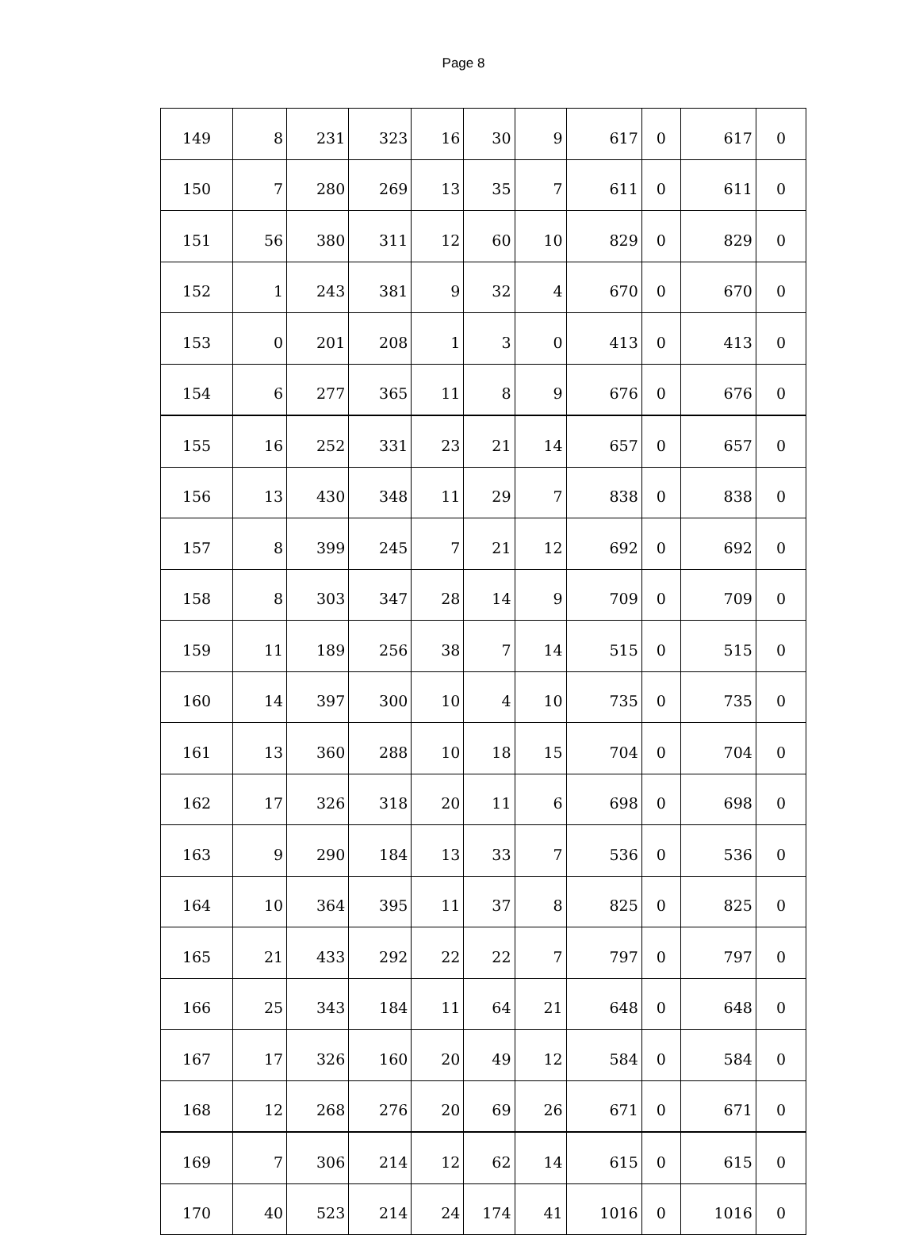Page 8
| 149 | 8 | 231 | 323 | 16 | 30 | 9 | 617 | 0 | 617 | 0 |
| 150 | 7 | 280 | 269 | 13 | 35 | 7 | 611 | 0 | 611 | 0 |
| 151 | 56 | 380 | 311 | 12 | 60 | 10 | 829 | 0 | 829 | 0 |
| 152 | 1 | 243 | 381 | 9 | 32 | 4 | 670 | 0 | 670 | 0 |
| 153 | 0 | 201 | 208 | 1 | 3 | 0 | 413 | 0 | 413 | 0 |
| 154 | 6 | 277 | 365 | 11 | 8 | 9 | 676 | 0 | 676 | 0 |
| 155 | 16 | 252 | 331 | 23 | 21 | 14 | 657 | 0 | 657 | 0 |
| 156 | 13 | 430 | 348 | 11 | 29 | 7 | 838 | 0 | 838 | 0 |
| 157 | 8 | 399 | 245 | 7 | 21 | 12 | 692 | 0 | 692 | 0 |
| 158 | 8 | 303 | 347 | 28 | 14 | 9 | 709 | 0 | 709 | 0 |
| 159 | 11 | 189 | 256 | 38 | 7 | 14 | 515 | 0 | 515 | 0 |
| 160 | 14 | 397 | 300 | 10 | 4 | 10 | 735 | 0 | 735 | 0 |
| 161 | 13 | 360 | 288 | 10 | 18 | 15 | 704 | 0 | 704 | 0 |
| 162 | 17 | 326 | 318 | 20 | 11 | 6 | 698 | 0 | 698 | 0 |
| 163 | 9 | 290 | 184 | 13 | 33 | 7 | 536 | 0 | 536 | 0 |
| 164 | 10 | 364 | 395 | 11 | 37 | 8 | 825 | 0 | 825 | 0 |
| 165 | 21 | 433 | 292 | 22 | 22 | 7 | 797 | 0 | 797 | 0 |
| 166 | 25 | 343 | 184 | 11 | 64 | 21 | 648 | 0 | 648 | 0 |
| 167 | 17 | 326 | 160 | 20 | 49 | 12 | 584 | 0 | 584 | 0 |
| 168 | 12 | 268 | 276 | 20 | 69 | 26 | 671 | 0 | 671 | 0 |
| 169 | 7 | 306 | 214 | 12 | 62 | 14 | 615 | 0 | 615 | 0 |
| 170 | 40 | 523 | 214 | 24 | 174 | 41 | 1016 | 0 | 1016 | 0 |